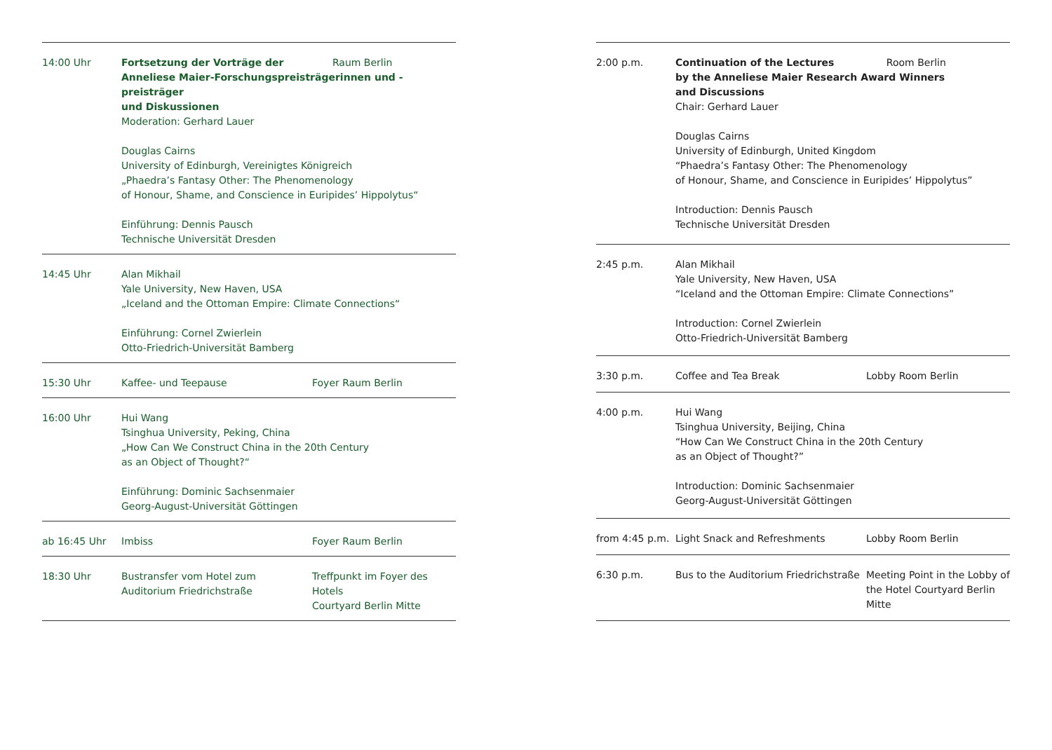| 14:00 Uhr | Fortsetzung der Vorträge der Raum Berlin Anneliese Maier-Forschungspreisträgerinnen und -preisträger und Diskussionen Moderation: Gerhard Lauer Douglas Cairns University of Edinburgh, Vereinigtes Königreich „Phaedra’s Fantasy Other: The Phenomenology of Honour, Shame, and Conscience in Euripides’ Hippolytus“ Einführung: Dennis Pausch Technische Universität Dresden | |
| 14:45 Uhr | Alan Mikhail Yale University, New Haven, USA „Iceland and the Ottoman Empire: Climate Connections“ Einführung: Cornel Zwierlein Otto-Friedrich-Universität Bamberg | |
| 15:30 Uhr | Kaffee- und Teepause | Foyer Raum Berlin |
| 16:00 Uhr | Hui Wang Tsinghua University, Peking, China „How Can We Construct China in the 20th Century as an Object of Thought?“ Einführung: Dominic Sachsenmaier Georg-August-Universität Göttingen | |
| ab 16:45 Uhr | Imbiss | Foyer Raum Berlin |
| 18:30 Uhr | Bustransfer vom Hotel zum Auditorium Friedrichstraße | Treffpunkt im Foyer des Hotels Courtyard Berlin Mitte |
| 2:00 p.m. | Continuation of the Lectures Room Berlin by the Anneliese Maier Research Award Winners and Discussions Chair: Gerhard Lauer Douglas Cairns University of Edinburgh, United Kingdom “Phaedra’s Fantasy Other: The Phenomenology of Honour, Shame, and Conscience in Euripides’ Hippolytus” Introduction: Dennis Pausch Technische Universität Dresden | |
| 2:45 p.m. | Alan Mikhail Yale University, New Haven, USA “Iceland and the Ottoman Empire: Climate Connections” Introduction: Cornel Zwierlein Otto-Friedrich-Universität Bamberg | |
| 3:30 p.m. | Coffee and Tea Break | Lobby Room Berlin |
| 4:00 p.m. | Hui Wang Tsinghua University, Beijing, China “How Can We Construct China in the 20th Century as an Object of Thought?” Introduction: Dominic Sachsenmaier Georg-August-Universität Göttingen | |
| from 4:45 p.m. | Light Snack and Refreshments | Lobby Room Berlin |
| 6:30 p.m. | Bus to the Auditorium Friedrichstraße | Meeting Point in the Lobby of the Hotel Courtyard Berlin Mitte |